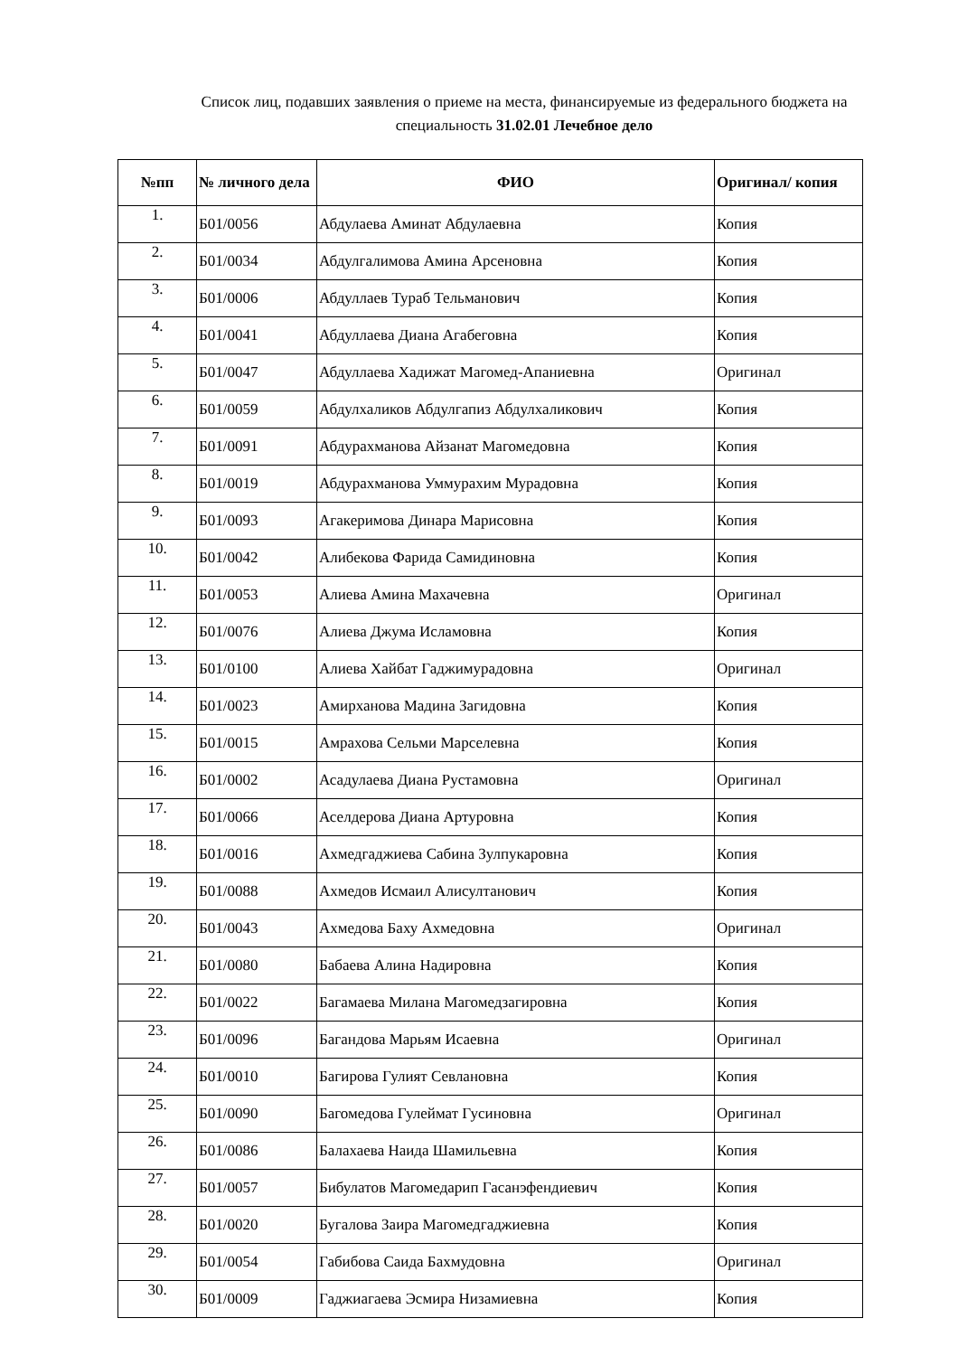Список лиц, подавших заявления о приеме на места, финансируемые из федерального бюджета на специальность 31.02.01 Лечебное дело
| №пп | № личного дела | ФИО | Оригинал/ копия |
| --- | --- | --- | --- |
| 1. | Б01/0056 | Абдулаева Аминат Абдулаевна | Копия |
| 2. | Б01/0034 | Абдулгалимова Амина Арсеновна | Копия |
| 3. | Б01/0006 | Абдуллаев Тураб Тельманович | Копия |
| 4. | Б01/0041 | Абдуллаева Диана Агабеговна | Копия |
| 5. | Б01/0047 | Абдуллаева Хадижат Магомед-Апаниевна | Оригинал |
| 6. | Б01/0059 | Абдулхаликов Абдулгапиз Абдулхаликович | Копия |
| 7. | Б01/0091 | Абдурахманова Айзанат Магомедовна | Копия |
| 8. | Б01/0019 | Абдурахманова Уммурахим Мурадовна | Копия |
| 9. | Б01/0093 | Агакеримова Динара Марисовна | Копия |
| 10. | Б01/0042 | Алибекова Фарида Самидиновна | Копия |
| 11. | Б01/0053 | Алиева Амина Махачевна | Оригинал |
| 12. | Б01/0076 | Алиева Джума Исламовна | Копия |
| 13. | Б01/0100 | Алиева Хайбат Гаджимурадовна | Оригинал |
| 14. | Б01/0023 | Амирханова Мадина Загидовна | Копия |
| 15. | Б01/0015 | Амрахова Сельми Марселевна | Копия |
| 16. | Б01/0002 | Асадулаева Диана Рустамовна | Оригинал |
| 17. | Б01/0066 | Аселдерова Диана Артуровна | Копия |
| 18. | Б01/0016 | Ахмедгаджиева Сабина Зулпукаровна | Копия |
| 19. | Б01/0088 | Ахмедов Исмаил Алисултанович | Копия |
| 20. | Б01/0043 | Ахмедова Баху Ахмедовна | Оригинал |
| 21. | Б01/0080 | Бабаева Алина Надировна | Копия |
| 22. | Б01/0022 | Багамаева Милана Магомедзагировна | Копия |
| 23. | Б01/0096 | Багандова Марьям Исаевна | Оригинал |
| 24. | Б01/0010 | Багирова Гулият Севлановна | Копия |
| 25. | Б01/0090 | Багомедова Гулеймат Гусиновна | Оригинал |
| 26. | Б01/0086 | Балахаева Наида Шамильевна | Копия |
| 27. | Б01/0057 | Бибулатов Магомедарип Гасанэфендиевич | Копия |
| 28. | Б01/0020 | Бугалова Заира Магомедгаджиевна | Копия |
| 29. | Б01/0054 | Габибова Саида Бахмудовна | Оригинал |
| 30. | Б01/0009 | Гаджиагаева Эсмира Низамиевна | Копия |